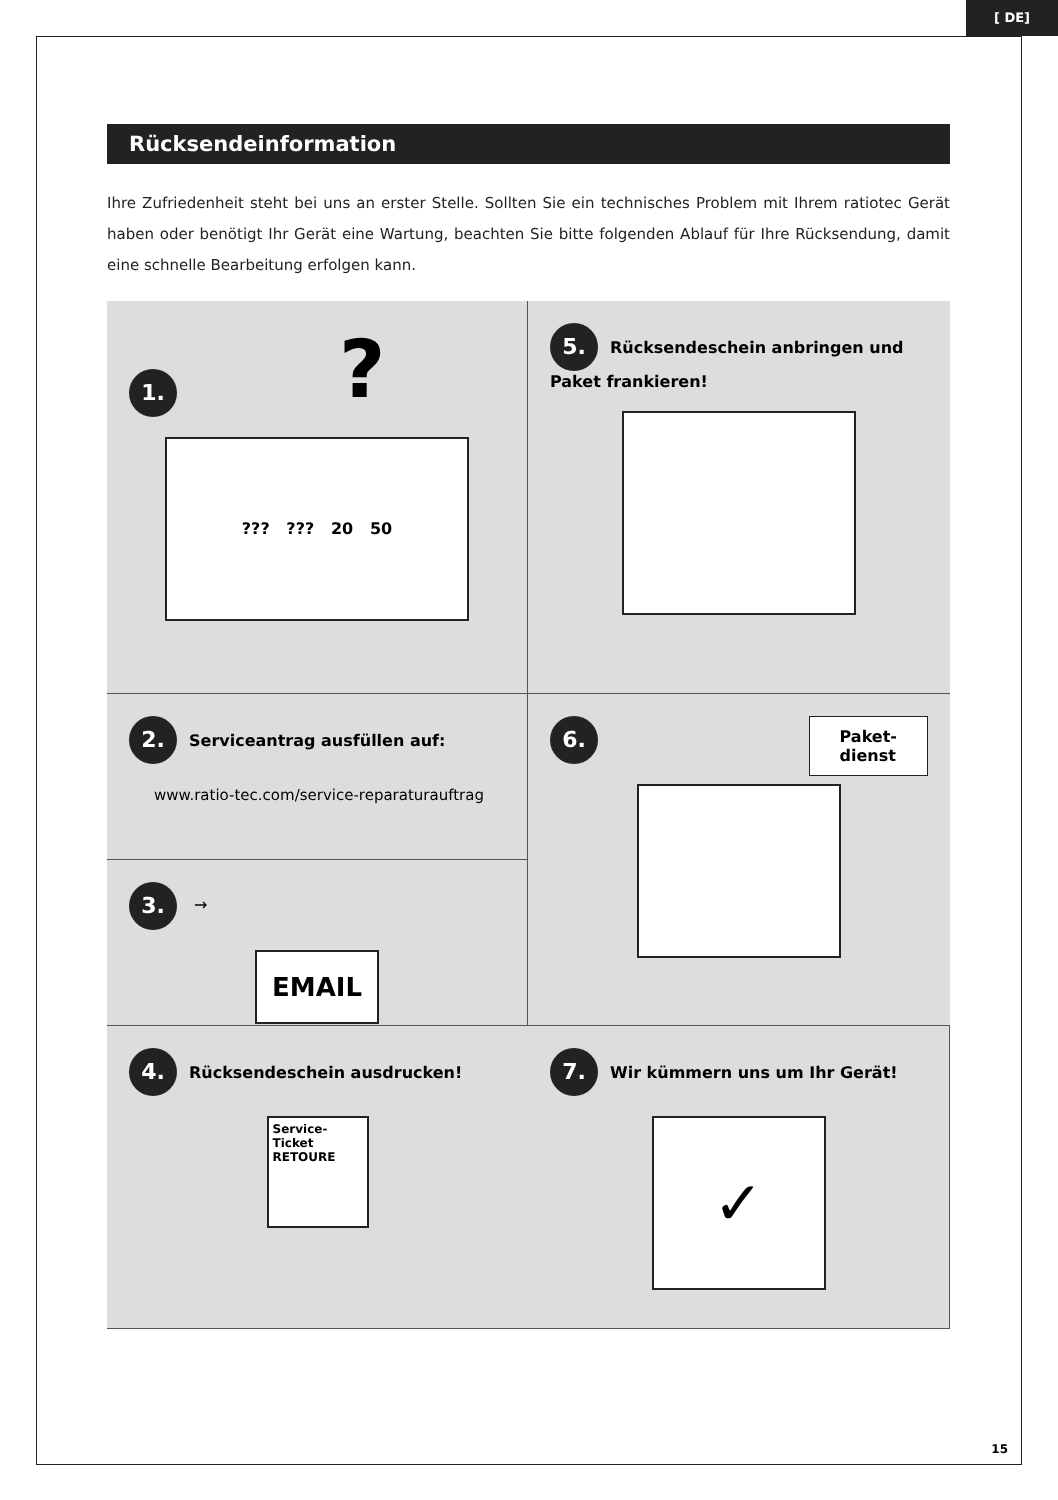[ DE]
Rücksendeinformation
Ihre Zufriedenheit steht bei uns an erster Stelle. Sollten Sie ein technisches Problem mit Ihrem ratiotec Gerät haben oder benötigt Ihr Gerät eine Wartung, beachten Sie bitte folgenden Ablauf für Ihre Rücksendung, damit eine schnelle Bearbeitung erfolgen kann.
1.?
??? ??? 20 50
5. Rücksendeschein anbringen und Paket frankieren!
2. Serviceantrag ausfüllen auf:
www.ratio-tec.com/service-reparaturauftrag
6. Paket-
dienst
3. →
EMAIL
4. Rücksendeschein ausdrucken!
Service-Ticket
RETOURE
7. Wir kümmern uns um Ihr Gerät!
✓
15